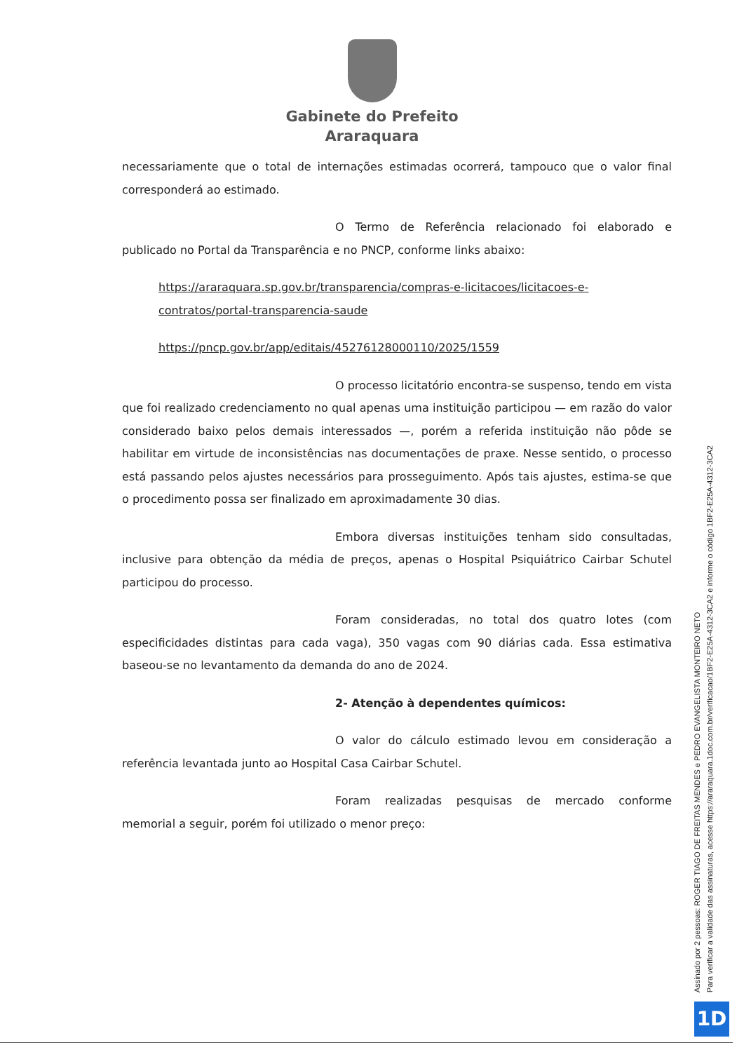Gabinete do Prefeito
Araraquara
necessariamente que o total de internações estimadas ocorrerá, tampouco que o valor final corresponderá ao estimado.
O Termo de Referência relacionado foi elaborado e publicado no Portal da Transparência e no PNCP, conforme links abaixo:
https://araraquara.sp.gov.br/transparencia/compras-e-licitacoes/licitacoes-e-contratos/portal-transparencia-saude
https://pncp.gov.br/app/editais/45276128000110/2025/1559
O processo licitatório encontra-se suspenso, tendo em vista que foi realizado credenciamento no qual apenas uma instituição participou — em razão do valor considerado baixo pelos demais interessados —, porém a referida instituição não pôde se habilitar em virtude de inconsistências nas documentações de praxe. Nesse sentido, o processo está passando pelos ajustes necessários para prosseguimento. Após tais ajustes, estima-se que o procedimento possa ser finalizado em aproximadamente 30 dias.
Embora diversas instituições tenham sido consultadas, inclusive para obtenção da média de preços, apenas o Hospital Psiquiátrico Cairbar Schutel participou do processo.
Foram consideradas, no total dos quatro lotes (com especificidades distintas para cada vaga), 350 vagas com 90 diárias cada. Essa estimativa baseou-se no levantamento da demanda do ano de 2024.
2- Atenção à dependentes químicos:
O valor do cálculo estimado levou em consideração a referência levantada junto ao Hospital Casa Cairbar Schutel.
Foram realizadas pesquisas de mercado conforme memorial a seguir, porém foi utilizado o menor preço:
Assinado por 2 pessoas: ROGER TIAGO DE FREITAS MENDES e PEDRO EVANGELISTA MONTEIRO NETO
Para verificar a validade das assinaturas, acesse https://araraquara.1doc.com.br/verificacao/1BF2-E25A-4312-3CA2 e informe o código 1BF2-E25A-4312-3CA2
1D